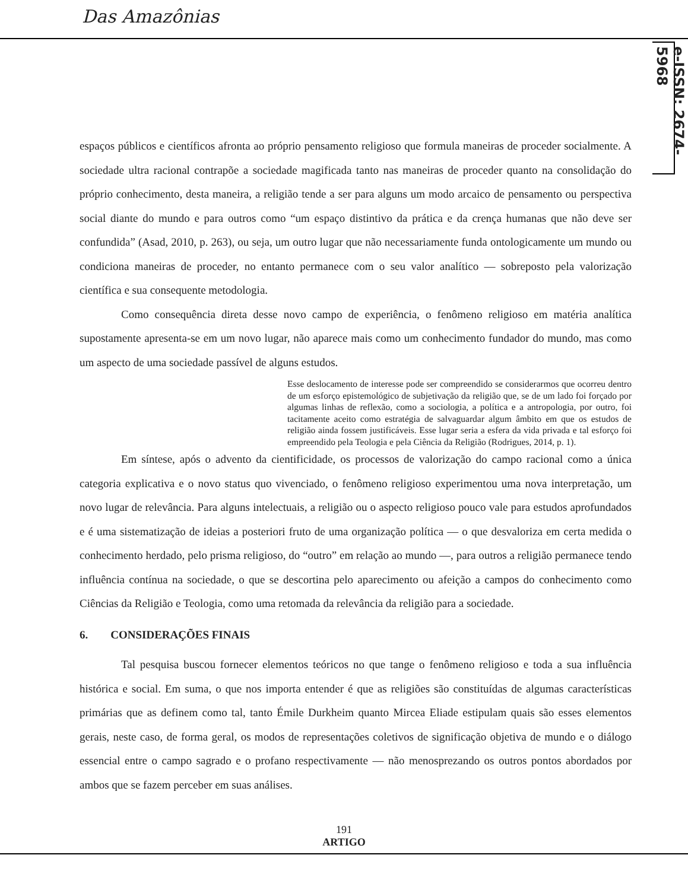Das Amazônias
e-ISSN: 2674-5968
espaços públicos e científicos afronta ao próprio pensamento religioso que formula maneiras de proceder socialmente. A sociedade ultra racional contrapõe a sociedade magificada tanto nas maneiras de proceder quanto na consolidação do próprio conhecimento, desta maneira, a religião tende a ser para alguns um modo arcaico de pensamento ou perspectiva social diante do mundo e para outros como “um espaço distintivo da prática e da crença humanas que não deve ser confundida” (Asad, 2010, p. 263), ou seja, um outro lugar que não necessariamente funda ontologicamente um mundo ou condiciona maneiras de proceder, no entanto permanece com o seu valor analítico — sobreposto pela valorização científica e sua consequente metodologia.
Como consequência direta desse novo campo de experiência, o fenômeno religioso em matéria analítica supostamente apresenta-se em um novo lugar, não aparece mais como um conhecimento fundador do mundo, mas como um aspecto de uma sociedade passível de alguns estudos.
Esse deslocamento de interesse pode ser compreendido se considerarmos que ocorreu dentro de um esforço epistemológico de subjetivação da religião que, se de um lado foi forçado por algumas linhas de reflexão, como a sociologia, a política e a antropologia, por outro, foi tacitamente aceito como estratégia de salvaguardar algum âmbito em que os estudos de religião ainda fossem justificáveis. Esse lugar seria a esfera da vida privada e tal esforço foi empreendido pela Teologia e pela Ciência da Religião (Rodrigues, 2014, p. 1).
Em síntese, após o advento da cientificidade, os processos de valorização do campo racional como a única categoria explicativa e o novo status quo vivenciado, o fenômeno religioso experimentou uma nova interpretação, um novo lugar de relevância. Para alguns intelectuais, a religião ou o aspecto religioso pouco vale para estudos aprofundados e é uma sistematização de ideias a posteriori fruto de uma organização política — o que desvaloriza em certa medida o conhecimento herdado, pelo prisma religioso, do “outro” em relação ao mundo —, para outros a religião permanece tendo influência contínua na sociedade, o que se descortina pelo aparecimento ou afeição a campos do conhecimento como Ciências da Religião e Teologia, como uma retomada da relevância da religião para a sociedade.
6. CONSIDERAÇÕES FINAIS
Tal pesquisa buscou fornecer elementos teóricos no que tange o fenômeno religioso e toda a sua influência histórica e social. Em suma, o que nos importa entender é que as religiões são constituídas de algumas características primárias que as definem como tal, tanto Émile Durkheim quanto Mircea Eliade estipulam quais são esses elementos gerais, neste caso, de forma geral, os modos de representações coletivos de significação objetiva de mundo e o diálogo essencial entre o campo sagrado e o profano respectivamente — não menosprezando os outros pontos abordados por ambos que se fazem perceber em suas análises.
191
ARTIGO